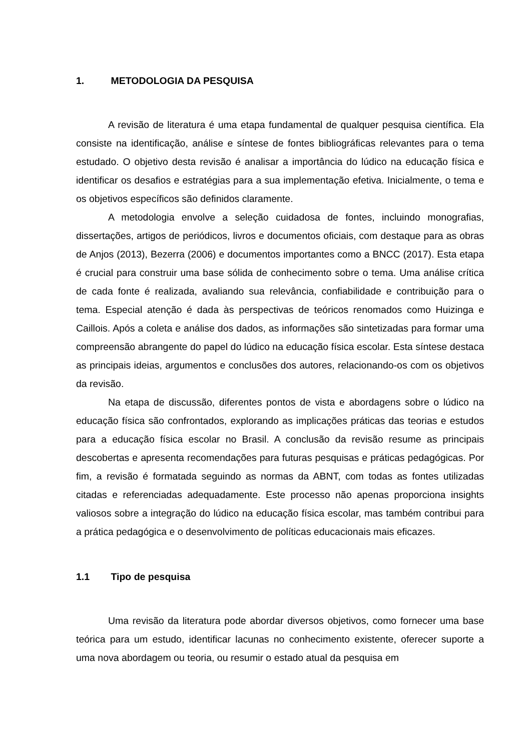1. METODOLOGIA DA PESQUISA
A revisão de literatura é uma etapa fundamental de qualquer pesquisa científica. Ela consiste na identificação, análise e síntese de fontes bibliográficas relevantes para o tema estudado. O objetivo desta revisão é analisar a importância do lúdico na educação física e identificar os desafios e estratégias para a sua implementação efetiva. Inicialmente, o tema e os objetivos específicos são definidos claramente.
A metodologia envolve a seleção cuidadosa de fontes, incluindo monografias, dissertações, artigos de periódicos, livros e documentos oficiais, com destaque para as obras de Anjos (2013), Bezerra (2006) e documentos importantes como a BNCC (2017). Esta etapa é crucial para construir uma base sólida de conhecimento sobre o tema. Uma análise crítica de cada fonte é realizada, avaliando sua relevância, confiabilidade e contribuição para o tema. Especial atenção é dada às perspectivas de teóricos renomados como Huizinga e Caillois. Após a coleta e análise dos dados, as informações são sintetizadas para formar uma compreensão abrangente do papel do lúdico na educação física escolar. Esta síntese destaca as principais ideias, argumentos e conclusões dos autores, relacionando-os com os objetivos da revisão.
Na etapa de discussão, diferentes pontos de vista e abordagens sobre o lúdico na educação física são confrontados, explorando as implicações práticas das teorias e estudos para a educação física escolar no Brasil. A conclusão da revisão resume as principais descobertas e apresenta recomendações para futuras pesquisas e práticas pedagógicas. Por fim, a revisão é formatada seguindo as normas da ABNT, com todas as fontes utilizadas citadas e referenciadas adequadamente. Este processo não apenas proporciona insights valiosos sobre a integração do lúdico na educação física escolar, mas também contribui para a prática pedagógica e o desenvolvimento de políticas educacionais mais eficazes.
1.1 Tipo de pesquisa
Uma revisão da literatura pode abordar diversos objetivos, como fornecer uma base teórica para um estudo, identificar lacunas no conhecimento existente, oferecer suporte a uma nova abordagem ou teoria, ou resumir o estado atual da pesquisa em